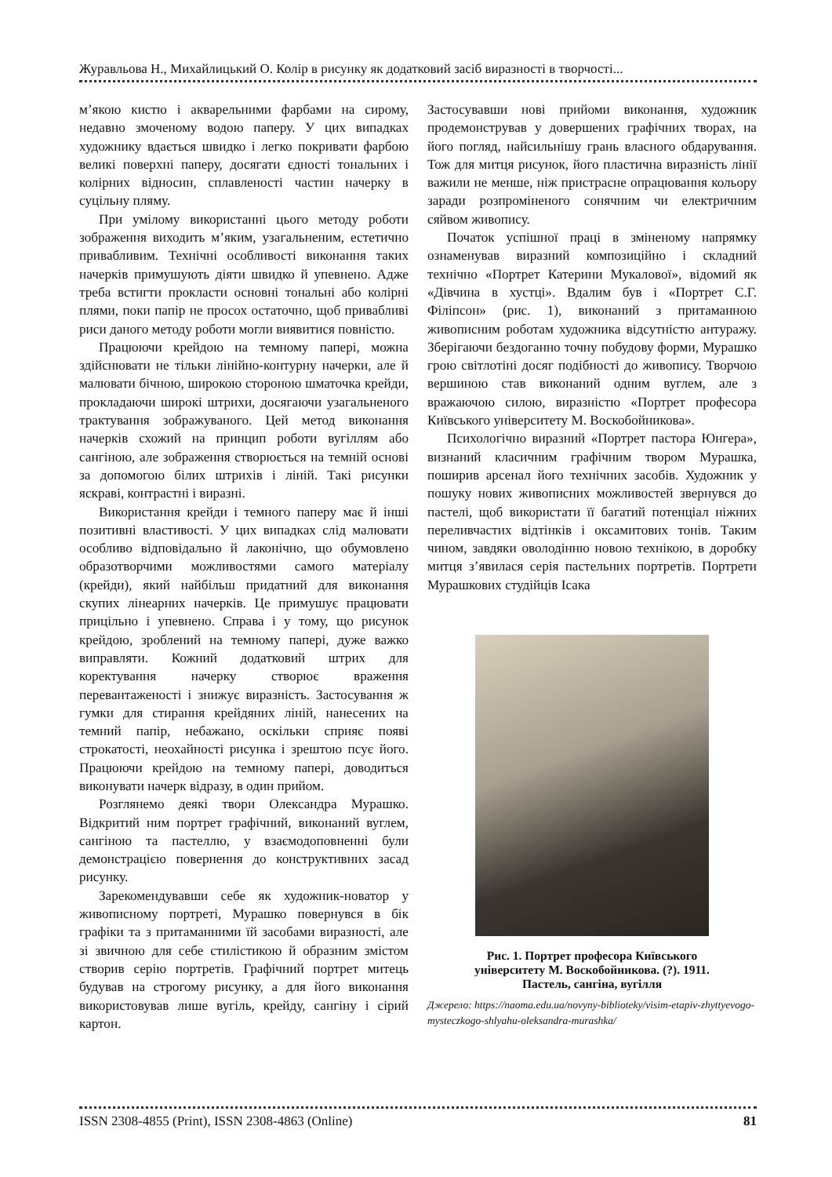Журавльова Н., Михайлицький О. Колір в рисунку як додатковий засіб виразності в творчості...
м’якою кистю і акварельними фарбами на сирому, недавно змоченому водою паперу. У цих випадках художнику вдається швидко і легко покривати фарбою великі поверхні паперу, досягати єдності тональних і колірних відносин, сплавленості частин начерку в суцільну пляму.
При умілому використанні цього методу роботи зображення виходить м’яким, узагальненим, естетично привабливим. Технічні особливості виконання таких начерків примушують діяти швидко й упевнено. Адже треба встигти прокласти основні тональні або колірні плями, поки папір не просох остаточно, щоб привабливі риси даного методу роботи могли виявитися повністю.
Працюючи крейдою на темному папері, можна здійснювати не тільки лінійно-контурну начерки, але й малювати бічною, широкою стороною шматочка крейди, прокладаючи широкі штрихи, досягаючи узагальненого трактування зображуваного. Цей метод виконання начерків схожий на принцип роботи вугіллям або сангіною, але зображення створюється на темній основі за допомогою білих штрихів і ліній. Такі рисунки яскраві, контрастні і виразні.
Використання крейди і темного паперу має й інші позитивні властивості. У цих випадках слід малювати особливо відповідально й лаконічно, що обумовлено образотворчими можливостями самого матеріалу (крейди), який найбільш придатний для виконання скупих лінеарних начерків. Це примушує працювати прицільно і упевнено. Справа і у тому, що рисунок крейдою, зроблений на темному папері, дуже важко виправляти. Кожний додатковий штрих для коректування начерку створює враження перевантаженості і знижує виразність. Застосування ж гумки для стирання крейдяних ліній, нанесених на темний папір, небажано, оскільки сприяє появі строкатості, неохайності рисунка і зрештою псує його. Працюючи крейдою на темному папері, доводиться виконувати начерк відразу, в один прийом.
Розглянемо деякі твори Олександра Мурашко. Відкритий ним портрет графічний, виконаний вуглем, сангіною та пастеллю, у взаємодоповненні були демонстрацією повернення до конструктивних засад рисунку.
Зарекомендувавши себе як художник-новатор у живописному портреті, Мурашко повернувся в бік графіки та з притаманними їй засобами виразності, але зі звичною для себе стилістикою й образним змістом створив серію портретів. Графічний портрет митець будував на строгому рисунку, а для його виконання використовував лише вугіль, крейду, сангіну і сірий картон.
Застосувавши нові прийоми виконання, художник продемонстрував у довершених графічних творах, на його погляд, найсильнішу грань власного обдарування. Тож для митця рисунок, його пластична виразність лінії важили не менше, ніж пристрасне опрацювання кольору заради розпроміненого сонячним чи електричним сяйвом живопису.
Початок успішної праці в зміненому напрямку ознаменував виразний композиційно і складний технічно «Портрет Катерини Мукалової», відомий як «Дівчина в хустці». Вдалим був і «Портрет С.Г. Філіпсон» (рис. 1), виконаний з притаманною живописним роботам художника відсутністю антуражу. Зберігаючи бездоганно точну побудову форми, Мурашко грою світлотіні досяг подібності до живопису. Творчою вершиною став виконаний одним вуглем, але з вражаючою силою, виразністю «Портрет професора Київського університету М. Воскобойникова».
Психологічно виразний «Портрет пастора Юнгера», визнаний класичним графічним твором Мурашка, поширив арсенал його технічних засобів. Художник у пошуку нових живописних можливостей звернувся до пастелі, щоб використати її багатий потенціал ніжних переливчастих відтінків і оксамитових тонів. Таким чином, завдяки оволодінню новою технікою, в доробку митця з’явилася серія пастельних портретів. Портрети Мурашкових студійців Ісака
Рис. 1. Портрет професора Київського
університету М. Воскобойникова. (?). 1911.
Пастель, сангіна, вугілля
Джерело: https://naoma.edu.ua/novyny-biblioteky/visim-etapiv-zhyttyevogo-mysteczkogo-shlyahu-oleksandra-murashka/
ISSN 2308-4855 (Print), ISSN 2308-4863 (Online) 81